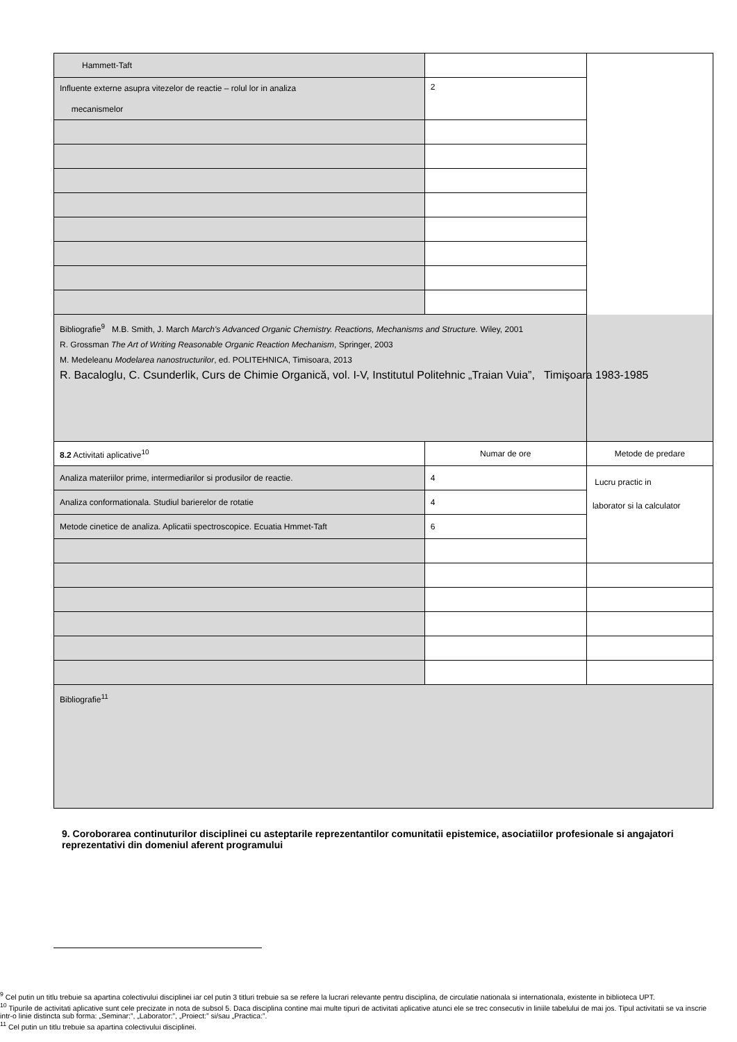| Hammett-Taft | | |
| Influente externe asupra vitezelor de reactie – rolul lor in analiza mecanismelor | 2 | |
| Bibliografie<sup>9</sup> M.B. Smith, J. March March's Advanced Organic Chemistry. Reactions, Mechanisms and Structure. Wiley, 2001 R. Grossman The Art of Writing Reasonable Organic Reaction Mechanism , Springer, 2003 M. Medeleanu Modelarea nanostructurilor , ed. POLITEHNICA, Timisoara, 2013 R. Bacaloglu, C. Csunderlik, Curs de Chimie Organică, vol. I-V, Institutul Politehnic „Traian Vuia”, Timişoara 1983-1985 | | |
| 8.2 Activitati aplicative<sup>10</sup> | Numar de ore | Metode de predare |
| Analiza materiilor prime, intermediarilor si produsilor de reactie. | 4 | Lucru practic in laborator si la calculator |
| Analiza conformationala. Studiul barierelor de rotatie | 4 | |
| Metode cinetice de analiza. Aplicatii spectroscopice. Ecuatia Hmmet-Taft | 6 | |
| Bibliografie<sup>11</sup> | | |
9. Coroborarea continuturilor disciplinei cu asteptarile reprezentantilor comunitatii epistemice, asociatiilor profesionale si angajatori reprezentativi din domeniul aferent programului
<sup>9</sup> Cel putin un titlu trebuie sa apartina colectivului disciplinei iar cel putin 3 titluri trebuie sa se refere la lucrari relevante pentru disciplina, de circulatie nationala si internationala, existente in biblioteca UPT.
<sup>10</sup> Tipurile de activitati aplicative sunt cele precizate in nota de subsol 5. Daca disciplina contine mai multe tipuri de activitati aplicative atunci ele se trec consecutiv in liniile tabelului de mai jos. Tipul activitatii se va inscrie intr-o linie distincta sub forma: „Seminar:”, „Laborator:”, „Proiect:” si/sau „Practica:”.
<sup>11</sup> Cel putin un titlu trebuie sa apartina colectivului disciplinei.